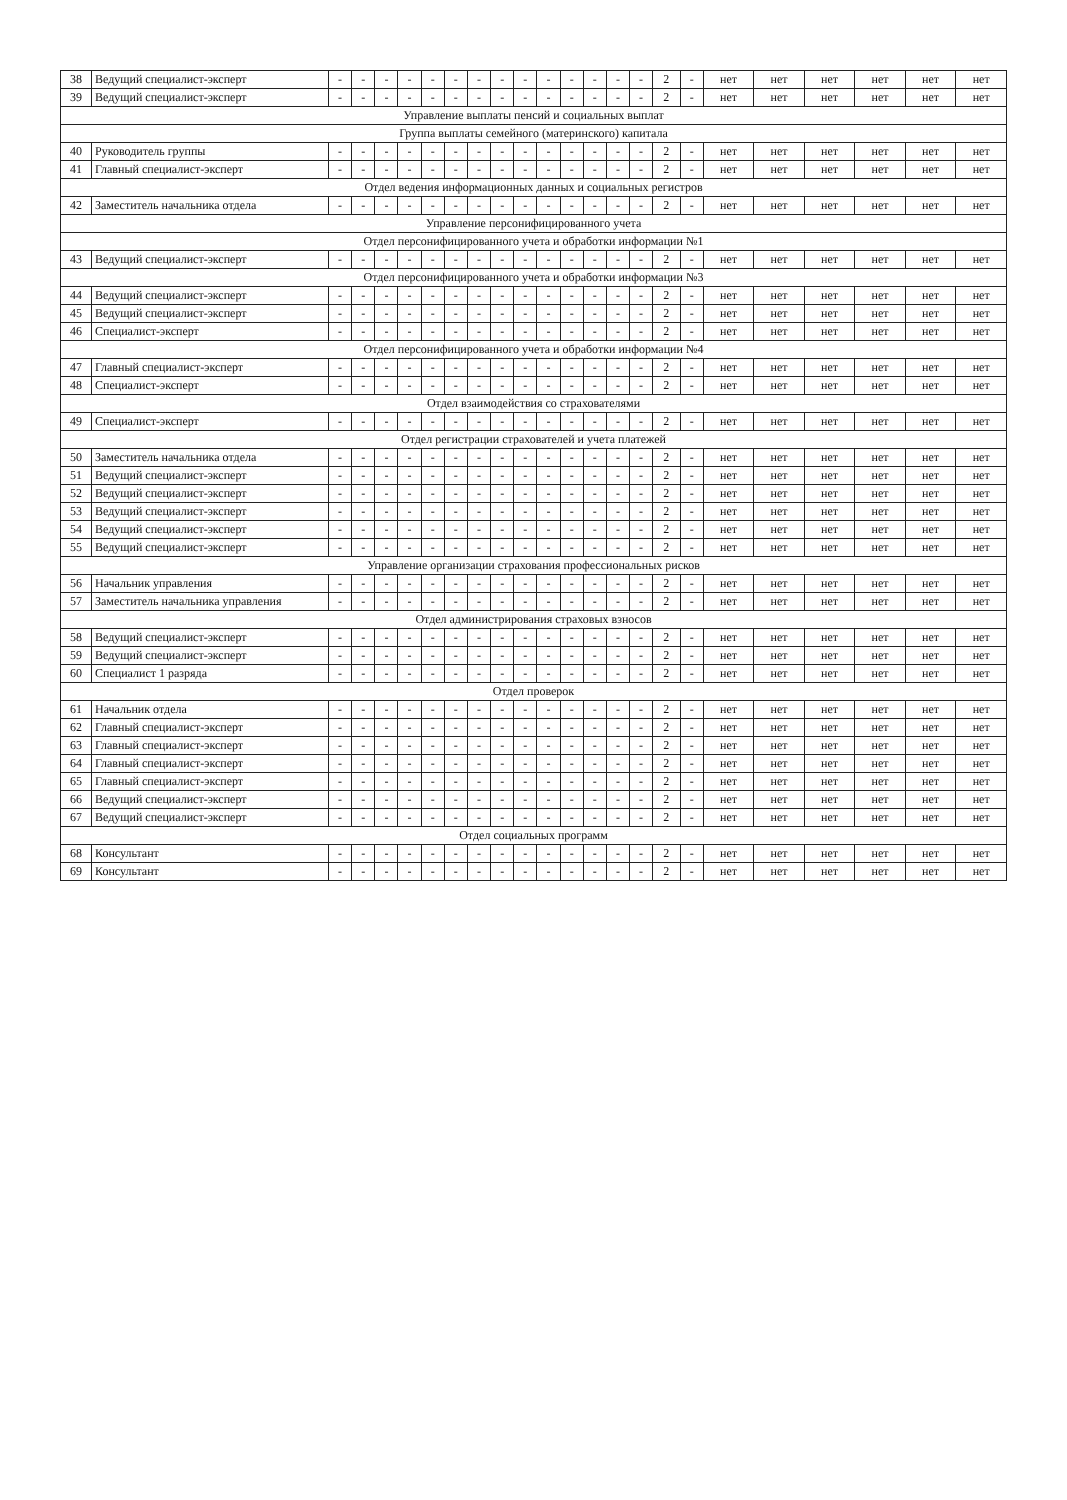| 38 | Ведущий специалист-эксперт | - | - | - | - | - | - | - | - | - | - | - | - | - | - | 2 | - | нет | нет | нет | нет | нет | нет |
| 39 | Ведущий специалист-эксперт | - | - | - | - | - | - | - | - | - | - | - | - | - | - | 2 | - | нет | нет | нет | нет | нет | нет |
| Управление выплаты пенсий и социальных выплат | | | | | | | | | | | | | | | | | | | | | | | |
| Группа выплаты семейного (материнского) капитала | | | | | | | | | | | | | | | | | | | | | | | |
| 40 | Руководитель группы | - | - | - | - | - | - | - | - | - | - | - | - | - | - | 2 | - | нет | нет | нет | нет | нет | нет |
| 41 | Главный специалист-эксперт | - | - | - | - | - | - | - | - | - | - | - | - | - | - | 2 | - | нет | нет | нет | нет | нет | нет |
| Отдел ведения информационных данных и социальных регистров | | | | | | | | | | | | | | | | | | | | | | | |
| 42 | Заместитель начальника отдела | - | - | - | - | - | - | - | - | - | - | - | - | - | - | 2 | - | нет | нет | нет | нет | нет | нет |
| Управление персонифицированного учета | | | | | | | | | | | | | | | | | | | | | | | |
| Отдел персонифицированного учета и обработки информации №1 | | | | | | | | | | | | | | | | | | | | | | | |
| 43 | Ведущий специалист-эксперт | - | - | - | - | - | - | - | - | - | - | - | - | - | - | 2 | - | нет | нет | нет | нет | нет | нет |
| Отдел персонифицированного учета и обработки информации №3 | | | | | | | | | | | | | | | | | | | | | | | |
| 44 | Ведущий специалист-эксперт | - | - | - | - | - | - | - | - | - | - | - | - | - | - | 2 | - | нет | нет | нет | нет | нет | нет |
| 45 | Ведущий специалист-эксперт | - | - | - | - | - | - | - | - | - | - | - | - | - | - | 2 | - | нет | нет | нет | нет | нет | нет |
| 46 | Специалист-эксперт | - | - | - | - | - | - | - | - | - | - | - | - | - | - | 2 | - | нет | нет | нет | нет | нет | нет |
| Отдел персонифицированного учета и обработки информации №4 | | | | | | | | | | | | | | | | | | | | | | | |
| 47 | Главный специалист-эксперт | - | - | - | - | - | - | - | - | - | - | - | - | - | - | 2 | - | нет | нет | нет | нет | нет | нет |
| 48 | Специалист-эксперт | - | - | - | - | - | - | - | - | - | - | - | - | - | - | 2 | - | нет | нет | нет | нет | нет | нет |
| Отдел взаимодействия со страхователями | | | | | | | | | | | | | | | | | | | | | | | |
| 49 | Специалист-эксперт | - | - | - | - | - | - | - | - | - | - | - | - | - | - | 2 | - | нет | нет | нет | нет | нет | нет |
| Отдел регистрации страхователей и учета платежей | | | | | | | | | | | | | | | | | | | | | | | |
| 50 | Заместитель начальника отдела | - | - | - | - | - | - | - | - | - | - | - | - | - | - | 2 | - | нет | нет | нет | нет | нет | нет |
| 51 | Ведущий специалист-эксперт | - | - | - | - | - | - | - | - | - | - | - | - | - | - | 2 | - | нет | нет | нет | нет | нет | нет |
| 52 | Ведущий специалист-эксперт | - | - | - | - | - | - | - | - | - | - | - | - | - | - | 2 | - | нет | нет | нет | нет | нет | нет |
| 53 | Ведущий специалист-эксперт | - | - | - | - | - | - | - | - | - | - | - | - | - | - | 2 | - | нет | нет | нет | нет | нет | нет |
| 54 | Ведущий специалист-эксперт | - | - | - | - | - | - | - | - | - | - | - | - | - | - | 2 | - | нет | нет | нет | нет | нет | нет |
| 55 | Ведущий специалист-эксперт | - | - | - | - | - | - | - | - | - | - | - | - | - | - | 2 | - | нет | нет | нет | нет | нет | нет |
| Управление организации страхования профессиональных рисков | | | | | | | | | | | | | | | | | | | | | | | |
| 56 | Начальник управления | - | - | - | - | - | - | - | - | - | - | - | - | - | - | 2 | - | нет | нет | нет | нет | нет | нет |
| 57 | Заместитель начальника управления | - | - | - | - | - | - | - | - | - | - | - | - | - | - | 2 | - | нет | нет | нет | нет | нет | нет |
| Отдел администрирования страховых взносов | | | | | | | | | | | | | | | | | | | | | | | |
| 58 | Ведущий специалист-эксперт | - | - | - | - | - | - | - | - | - | - | - | - | - | - | 2 | - | нет | нет | нет | нет | нет | нет |
| 59 | Ведущий специалист-эксперт | - | - | - | - | - | - | - | - | - | - | - | - | - | - | 2 | - | нет | нет | нет | нет | нет | нет |
| 60 | Специалист 1 разряда | - | - | - | - | - | - | - | - | - | - | - | - | - | - | 2 | - | нет | нет | нет | нет | нет | нет |
| Отдел проверок | | | | | | | | | | | | | | | | | | | | | | | |
| 61 | Начальник отдела | - | - | - | - | - | - | - | - | - | - | - | - | - | - | 2 | - | нет | нет | нет | нет | нет | нет |
| 62 | Главный специалист-эксперт | - | - | - | - | - | - | - | - | - | - | - | - | - | - | 2 | - | нет | нет | нет | нет | нет | нет |
| 63 | Главный специалист-эксперт | - | - | - | - | - | - | - | - | - | - | - | - | - | - | 2 | - | нет | нет | нет | нет | нет | нет |
| 64 | Главный специалист-эксперт | - | - | - | - | - | - | - | - | - | - | - | - | - | - | 2 | - | нет | нет | нет | нет | нет | нет |
| 65 | Главный специалист-эксперт | - | - | - | - | - | - | - | - | - | - | - | - | - | - | 2 | - | нет | нет | нет | нет | нет | нет |
| 66 | Ведущий специалист-эксперт | - | - | - | - | - | - | - | - | - | - | - | - | - | - | 2 | - | нет | нет | нет | нет | нет | нет |
| 67 | Ведущий специалист-эксперт | - | - | - | - | - | - | - | - | - | - | - | - | - | - | 2 | - | нет | нет | нет | нет | нет | нет |
| Отдел социальных программ | | | | | | | | | | | | | | | | | | | | | | | |
| 68 | Консультант | - | - | - | - | - | - | - | - | - | - | - | - | - | - | 2 | - | нет | нет | нет | нет | нет | нет |
| 69 | Консультант | - | - | - | - | - | - | - | - | - | - | - | - | - | - | 2 | - | нет | нет | нет | нет | нет | нет |